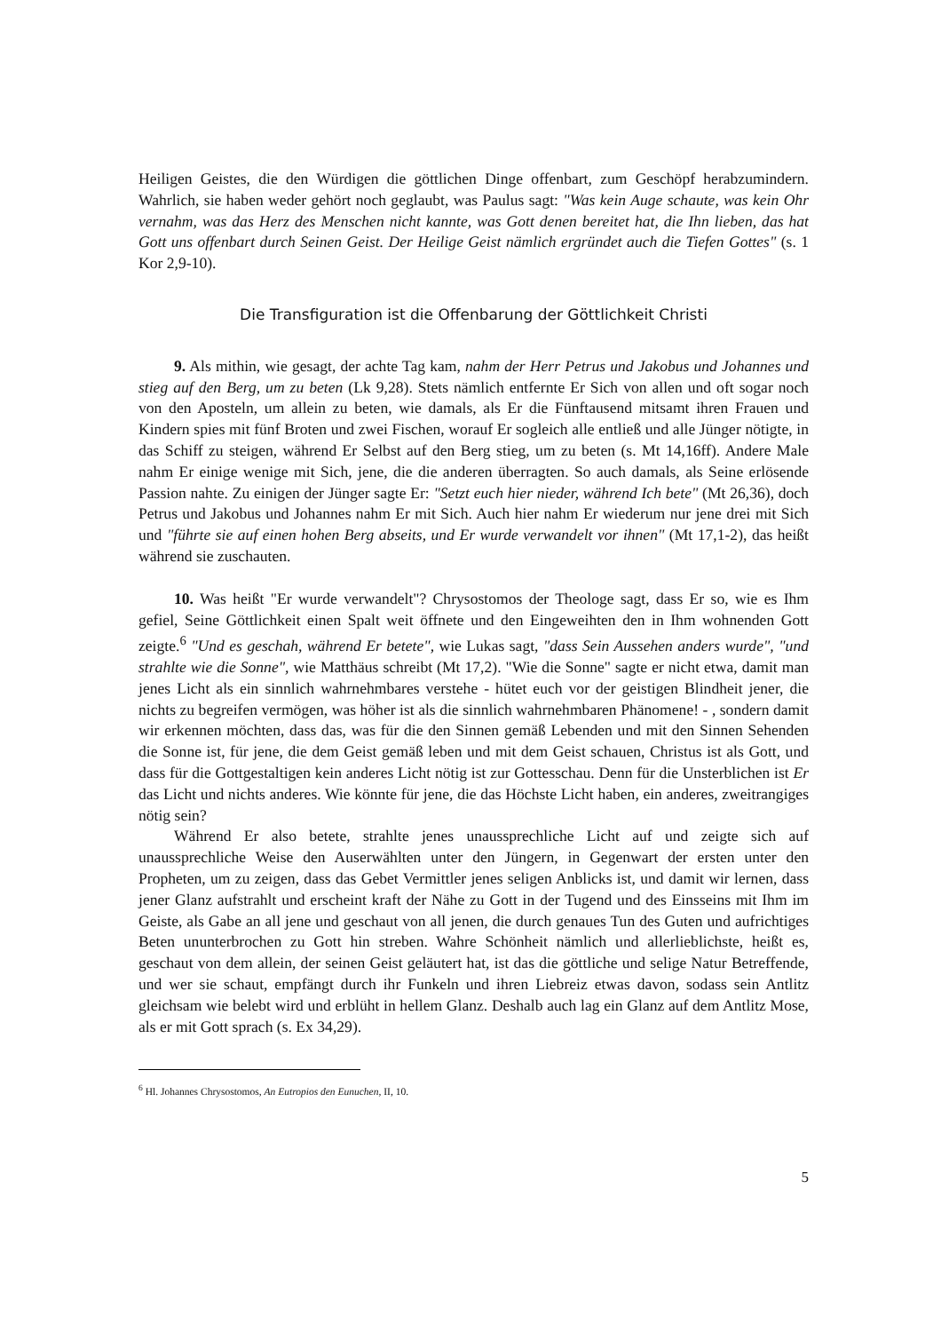Heiligen Geistes, die den Würdigen die göttlichen Dinge offenbart, zum Geschöpf herab­zumindern. Wahrlich, sie haben weder gehört noch geglaubt, was Paulus sagt: "Was kein Auge schaute, was kein Ohr vernahm, was das Herz des Menschen nicht kannte, was Gott denen bereitet hat, die Ihn lieben, das hat Gott uns offenbart durch Seinen Geist. Der Heilige Geist nämlich ergründet auch die Tiefen Gottes" (s. 1 Kor 2,9-10).
Die Transfiguration ist die Offenbarung der Göttlichkeit Christi
9. Als mithin, wie gesagt, der achte Tag kam, nahm der Herr Petrus und Jakobus und Johannes und stieg auf den Berg, um zu beten (Lk 9,28). Stets nämlich entfernte Er Sich von allen und oft sogar noch von den Aposteln, um allein zu beten, wie damals, als Er die Fünftausend mitsamt ihren Frauen und Kindern spies mit fünf Broten und zwei Fischen, worauf Er sogleich alle entließ und alle Jünger nötigte, in das Schiff zu steigen, während Er Selbst auf den Berg stieg, um zu beten (s. Mt 14,16ff). Andere Male nahm Er einige wenige mit Sich, jene, die die anderen überragten. So auch damals, als Seine erlösende Passion nahte. Zu einigen der Jünger sagte Er: "Setzt euch hier nieder, während Ich bete" (Mt 26,36), doch Petrus und Jakobus und Johannes nahm Er mit Sich. Auch hier nahm Er wiederum nur jene drei mit Sich und "führte sie auf einen hohen Berg abseits, und Er wurde verwandelt vor ihnen" (Mt 17,1-2), das heißt während sie zuschauten.
10. Was heißt "Er wurde verwandelt"? Chrysostomos der Theologe sagt, dass Er so, wie es Ihm gefiel, Seine Göttlichkeit einen Spalt weit öffnete und den Eingeweihten den in Ihm wohnenden Gott zeigte.<sup>6</sup> "Und es geschah, während Er betete", wie Lukas sagt, "dass Sein Aussehen anders wurde", "und strahlte wie die Sonne", wie Matthäus schreibt (Mt 17,2). "Wie die Sonne" sagte er nicht etwa, damit man jenes Licht als ein sinnlich wahrnehmbares verstehe - hütet euch vor der geistigen Blindheit jener, die nichts zu begreifen vermögen, was höher ist als die sinnlich wahrnehmbaren Phänomene! - , son­dern damit wir erkennen möchten, dass das, was für die den Sinnen gemäß Lebenden und mit den Sinnen Sehenden die Sonne ist, für jene, die dem Geist gemäß leben und mit dem Geist schauen, Christus ist als Gott, und dass für die Gottgestaltigen kein anderes Licht nötig ist zur Gottesschau. Denn für die Unsterblichen ist Er das Licht und nichts anderes. Wie könnte für jene, die das Höchste Licht haben, ein anderes, zweitrangiges nötig sein?
Während Er also betete, strahlte jenes unaussprechliche Licht auf und zeigte sich auf unaussprechliche Weise den Auserwählten unter den Jüngern, in Gegenwart der ersten unter den Propheten, um zu zeigen, dass das Gebet Vermittler jenes seligen Anblicks ist, und damit wir lernen, dass jener Glanz aufstrahlt und erscheint kraft der Nähe zu Gott in der Tugend und des Einsseins mit Ihm im Geiste, als Gabe an all jene und geschaut von all jenen, die durch genaues Tun des Guten und aufrichtiges Beten ununterbrochen zu Gott hin streben. Wahre Schönheit nämlich und allerlieblichste, heißt es, geschaut von dem allein, der seinen Geist geläutert hat, ist das die göttliche und selige Natur Betreffende, und wer sie schaut, empfängt durch ihr Funkeln und ihren Liebreiz etwas davon, sodass sein Antlitz gleichsam wie belebt wird und erblüht in hellem Glanz. Deshalb auch lag ein Glanz auf dem Antlitz Mose, als er mit Gott sprach (s. Ex 34,29).
<sup>6</sup> Hl. Johannes Chrysostomos, An Eutropios den Eunuchen, II, 10.
5